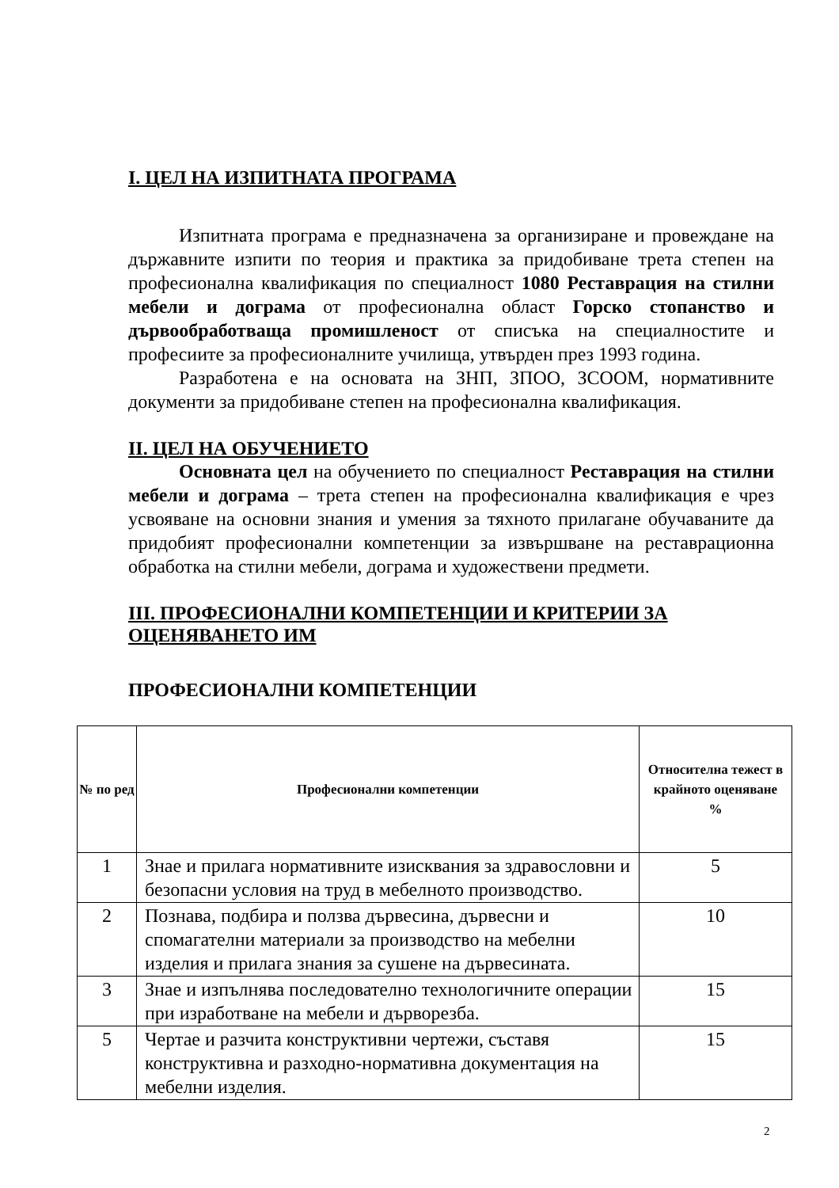I. ЦЕЛ НА ИЗПИТНАТА ПРОГРАМА
Изпитната програма е предназначена за организиране и провеждане на държавните изпити по теория и практика за придобиване трета степен на професионална квалификация по специалност 1080 Реставрация на стилни мебели и дограма от професионална област Горско стопанство и дървообработваща промишленост от списъка на специалностите и професиите за професионалните училища, утвърден през 1993 година.
Разработена е на основата на ЗНП, ЗПОО, ЗСООМ, нормативните документи за придобиване степен на професионална квалификация.
II. ЦЕЛ НА ОБУЧЕНИЕТО
Основната цел на обучението по специалност Реставрация на стилни мебели и дограма – трета степен на професионална квалификация е чрез усвояване на основни знания и умения за тяхното прилагане обучаваните да придобият професионални компетенции за извършване на реставрационна обработка на стилни мебели, дограма и художествени предмети.
III. ПРОФЕСИОНАЛНИ КОМПЕТЕНЦИИ И КРИТЕРИИ ЗА ОЦЕНЯВАНЕТО ИМ
ПРОФЕСИОНАЛНИ КОМПЕТЕНЦИИ
| № по ред | Професионални компетенции | Относителна тежест в крайното оценяване % |
| --- | --- | --- |
| 1 | Знае и прилага нормативните изисквания за здравословни и безопасни условия на труд в мебелното производство. | 5 |
| 2 | Познава, подбира и ползва дървесина, дървесни и спомагателни материали за производство на мебелни изделия и прилага знания за сушене на дървесината. | 10 |
| 3 | Знае и изпълнява последователно технологичните операции при изработване на мебели и дърворезба. | 15 |
| 5 | Чертае и разчита конструктивни чертежи, съставя конструктивна и разходно-нормативна документация на мебелни изделия. | 15 |
2